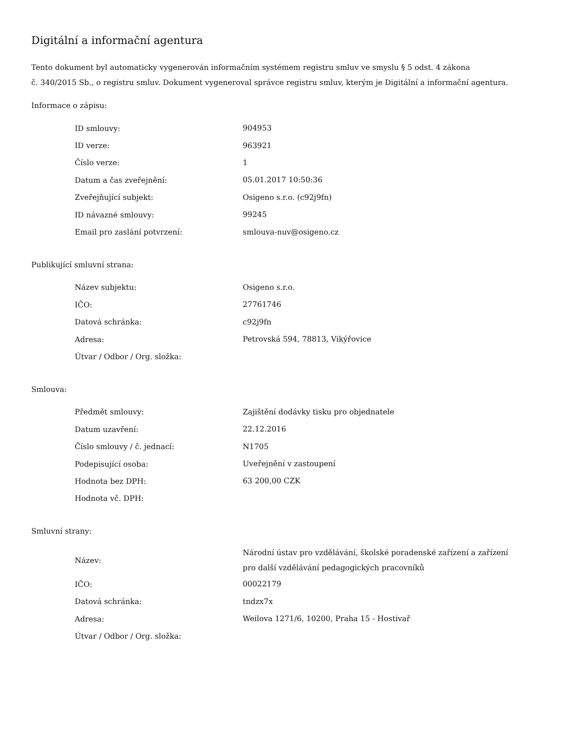Digitální a informační agentura
Tento dokument byl automaticky vygenerován informačním systémem registru smluv ve smyslu § 5 odst. 4 zákona
č. 340/2015 Sb., o registru smluv. Dokument vygeneroval správce registru smluv, kterým je Digitální a informační agentura.
Informace o zápisu:
| ID smlouvy: | 904953 |
| ID verze: | 963921 |
| Číslo verze: | 1 |
| Datum a čas zveřejnění: | 05.01.2017 10:50:36 |
| Zveřejňující subjekt: | Osigeno s.r.o. (c92j9fn) |
| ID návazné smlouvy: | 99245 |
| Email pro zaslání potvrzení: | smlouva-nuv@osigeno.cz |
Publikující smluvní strana:
| Název subjektu: | Osigeno s.r.o. |
| IČO: | 27761746 |
| Datová schránka: | c92j9fn |
| Adresa: | Petrovská 594, 78813, Vikýřovice |
| Útvar / Odbor / Org. složka: | |
Smlouva:
| Předmět smlouvy: | Zajištění dodávky tisku pro objednatele |
| Datum uzavření: | 22.12.2016 |
| Číslo smlouvy / č. jednací: | N1705 |
| Podepisující osoba: | Uveřejnění v zastoupení |
| Hodnota bez DPH: | 63 200,00 CZK |
| Hodnota vč. DPH: | |
Smluvní strany:
| Název: | Národní ústav pro vzdělávání, školské poradenské zařízení a zařízení pro další vzdělávání pedagogických pracovníků |
| IČO: | 00022179 |
| Datová schránka: | tndzx7x |
| Adresa: | Weilova 1271/6, 10200, Praha 15 - Hostivař |
| Útvar / Odbor / Org. složka: | |